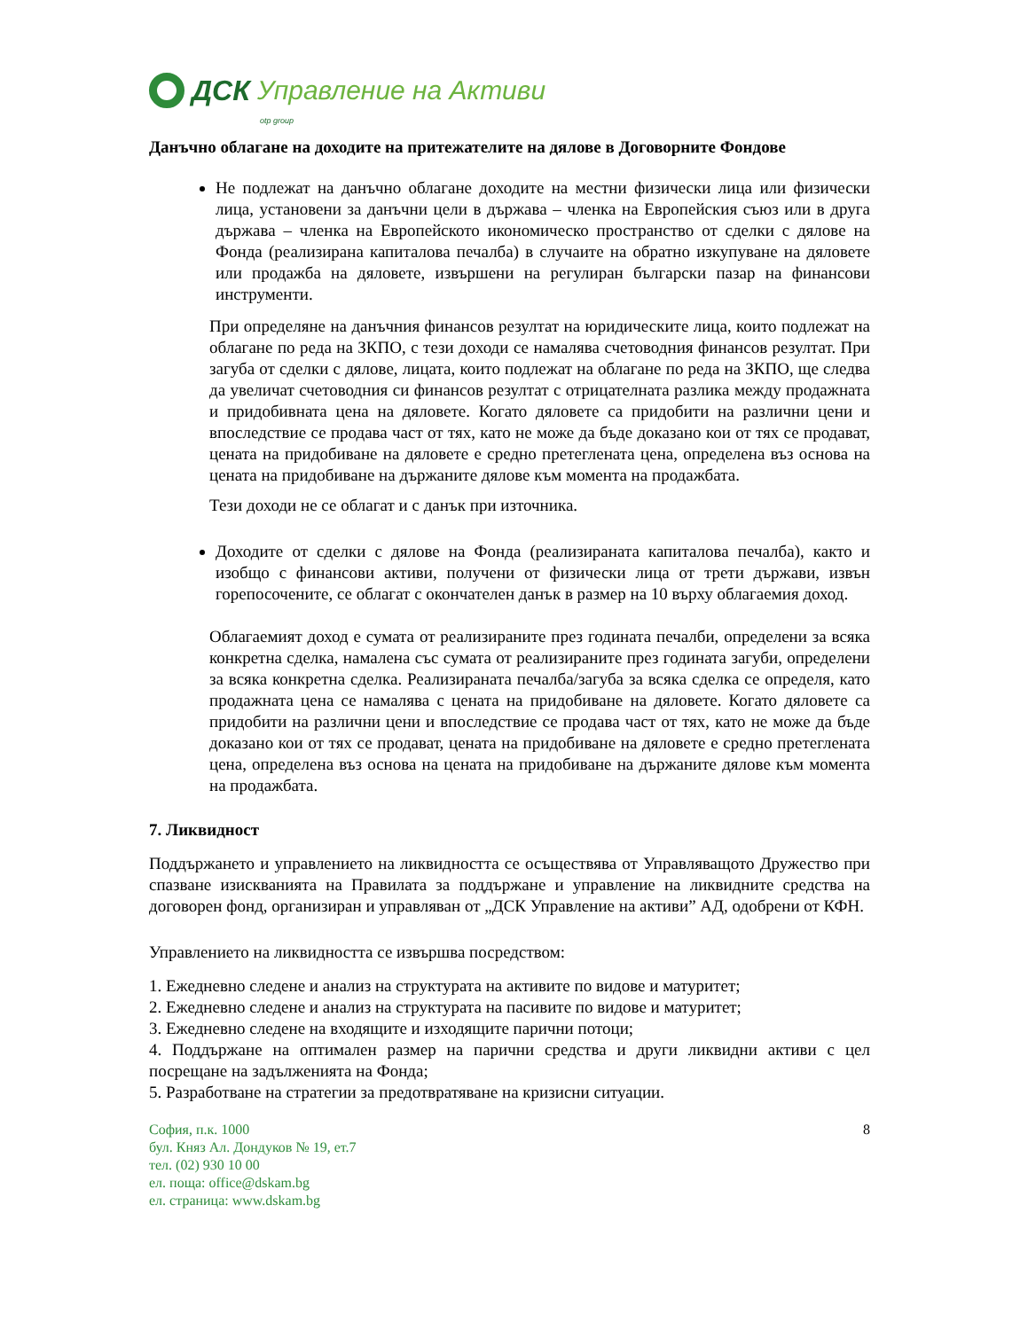ДСК Управление на Активи
otp group
Данъчно облагане на доходите на притежателите на дялове в Договорните Фондове
Не подлежат на данъчно облагане доходите на местни физически лица или физически лица, установени за данъчни цели в държава – членка на Европейския съюз или в друга държава – членка на Европейското икономическо пространство от сделки с дялове на Фонда (реализирана капиталова печалба) в случаите на обратно изкупуване на дяловете или продажба на дяловете, извършени на регулиран български пазар на финансови инструменти.
При определяне на данъчния финансов резултат на юридическите лица, които подлежат на облагане по реда на ЗКПО, с тези доходи се намалява счетоводния финансов резултат. При загуба от сделки с дялове, лицата, които подлежат на облагане по реда на ЗКПО, ще следва да увеличат счетоводния си финансов резултат с отрицателната разлика между продажната и придобивната цена на дяловете. Когато дяловете са придобити на различни цени и впоследствие се продава част от тях, като не може да бъде доказано кои от тях се продават, цената на придобиване на дяловете е средно претеглената цена, определена въз основа на цената на придобиване на държаните дялове към момента на продажбата.
Тези доходи не се облагат и с данък при източника.
Доходите от сделки с дялове на Фонда (реализираната капиталова печалба), както и изобщо с финансови активи, получени от физически лица от трети държави, извън горепосочените, се облагат с окончателен данък в размер на 10 върху облагаемия доход.
Облагаемият доход е сумата от реализираните през годината печалби, определени за всяка конкретна сделка, намалена със сумата от реализираните през годината загуби, определени за всяка конкретна сделка. Реализираната печалба/загуба за всяка сделка се определя, като продажната цена се намалява с цената на придобиване на дяловете. Когато дяловете са придобити на различни цени и впоследствие се продава част от тях, като не може да бъде доказано кои от тях се продават, цената на придобиване на дяловете е средно претеглената цена, определена въз основа на цената на придобиване на държаните дялове към момента на продажбата.
7. Ликвидност
Поддържането и управлението на ликвидността се осъществява от Управляващото Дружество при спазване изискванията на Правилата за поддържане и управление на ликвидните средства на договорен фонд, организиран и управляван от „ДСК Управление на активи” АД, одобрени от КФН.
Управлението на ликвидността се извършва посредством:
1. Ежедневно следене и анализ на структурата на активите по видове и матуритет;
2. Ежедневно следене и анализ на структурата на пасивите по видове и матуритет;
3. Ежедневно следене на входящите и изходящите парични потоци;
4. Поддържане на оптимален размер на парични средства и други ликвидни активи с цел посрещане на задълженията на Фонда;
5. Разработване на стратегии за предотвратяване на кризисни ситуации.
София, п.к. 1000
бул. Княз Ал. Дондуков № 19, ет.7
тел. (02) 930 10 00
ел. поща: office@dskam.bg
ел. страница: www.dskam.bg
8